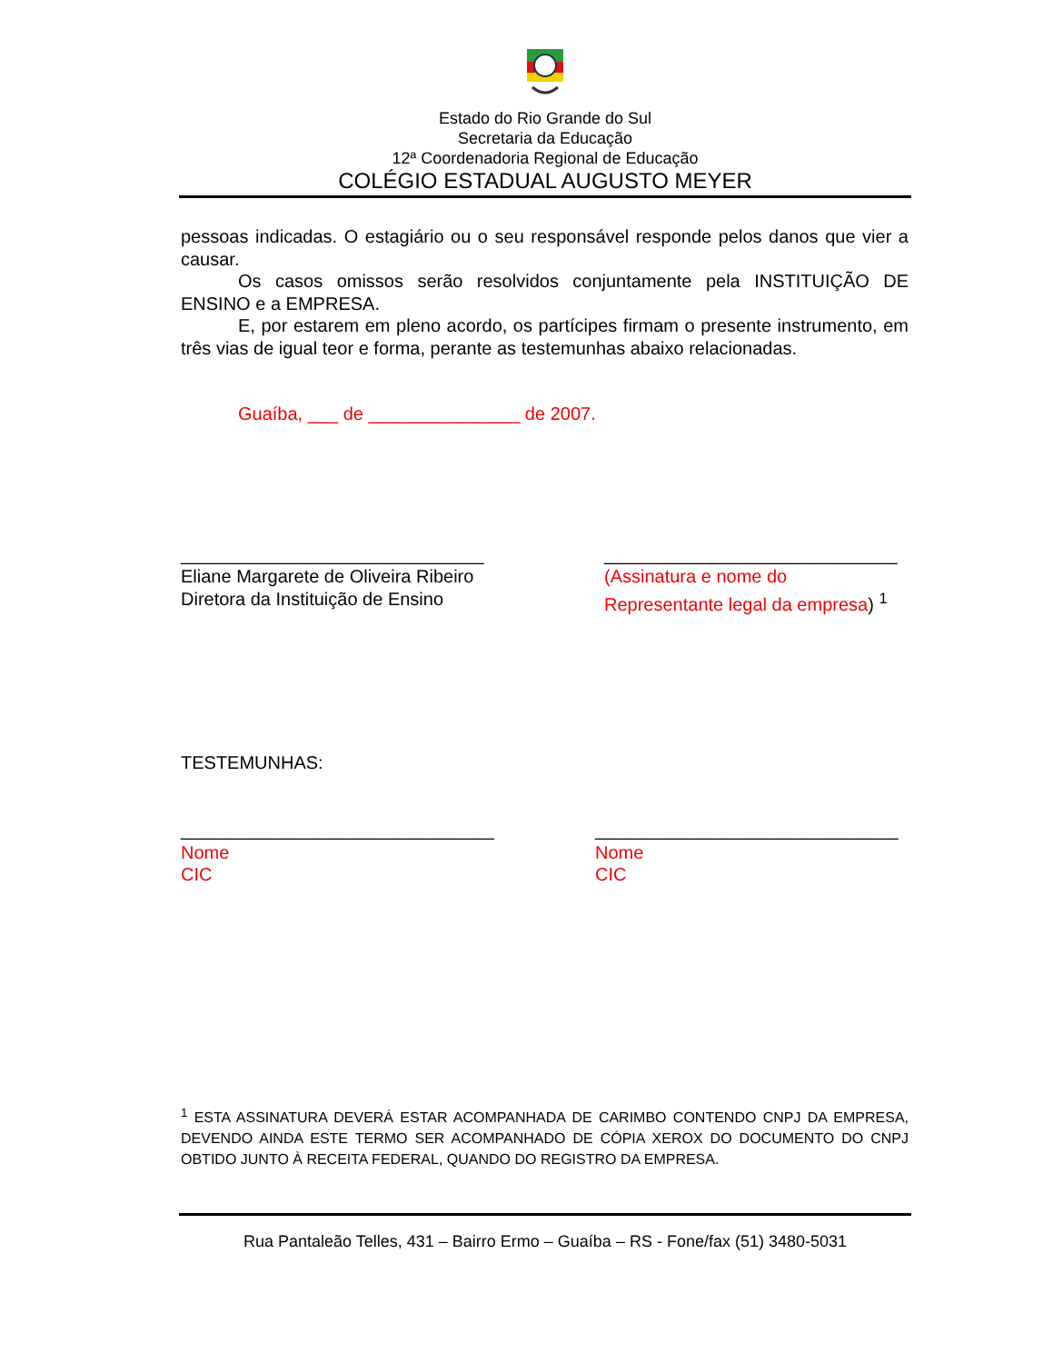Estado do Rio Grande do Sul
Secretaria da Educação
12ª Coordenadoria Regional de Educação
COLÉGIO ESTADUAL AUGUSTO MEYER
pessoas indicadas. O estagiário ou o seu responsável responde pelos danos que vier a causar.
Os casos omissos serão resolvidos conjuntamente pela INSTITUIÇÃO DE ENSINO e a EMPRESA.
E, por estarem em pleno acordo, os partícipes firmam o presente instrumento, em três vias de igual teor e forma, perante as testemunhas abaixo relacionadas.
Guaíba, ___ de _______________ de 2007.
______________________________
Eliane Margarete de Oliveira Ribeiro
Diretora da Instituição de Ensino
_____________________________
(Assinatura e nome do
Representante legal da empresa) <sup>1</sup>
TESTEMUNHAS:
_______________________________
Nome
CIC
______________________________
Nome
CIC
<sup>1</sup> ESTA ASSINATURA DEVERÁ ESTAR ACOMPANHADA DE CARIMBO CONTENDO CNPJ DA EMPRESA, DEVENDO AINDA ESTE TERMO SER ACOMPANHADO DE CÓPIA XEROX DO DOCUMENTO DO CNPJ OBTIDO JUNTO À RECEITA FEDERAL, QUANDO DO REGISTRO DA EMPRESA.
Rua Pantaleão Telles, 431 – Bairro Ermo – Guaíba – RS - Fone/fax (51) 3480-5031